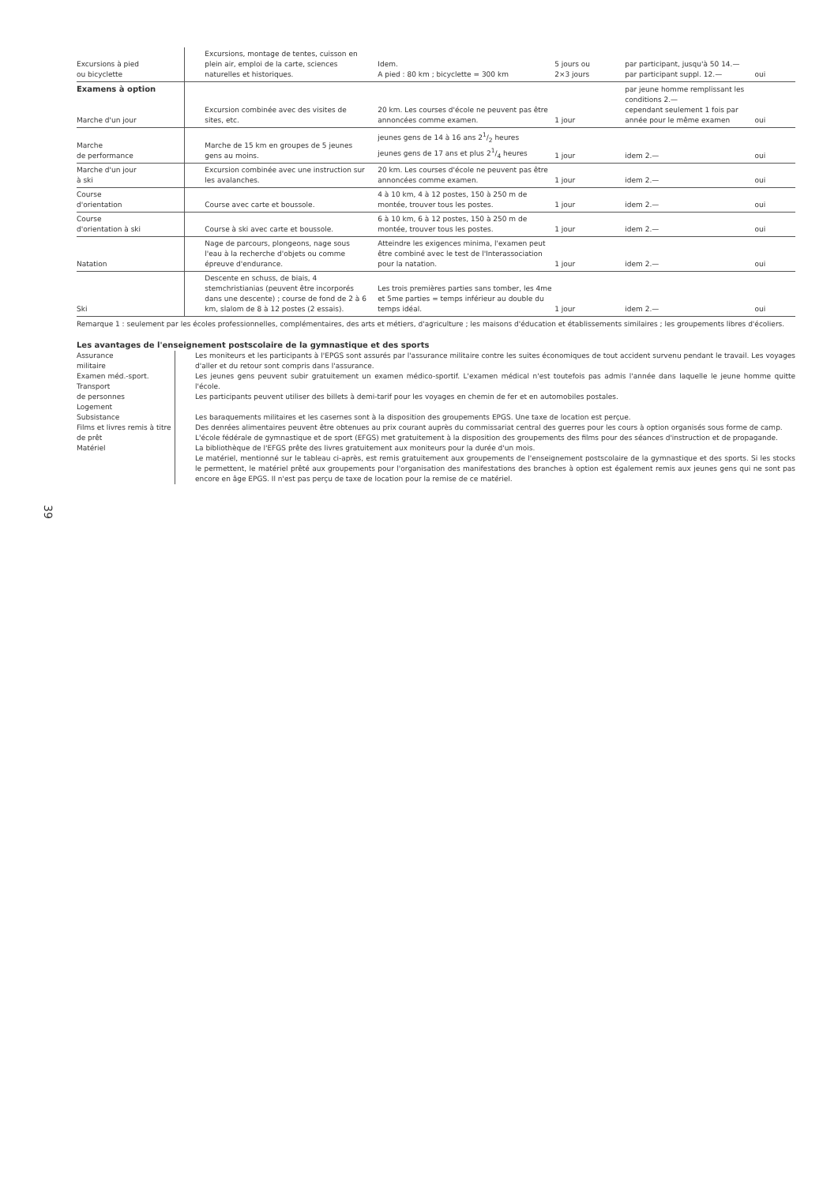39
| Excursions à pied ou bicyclette | Excursions, montage de tentes, cuisson en plein air, emploi de la carte, sciences naturelles et historiques. | Idem. A pied : 80 km ; bicyclette = 300 km | 5 jours ou 2×3 jours | par participant, jusqu'à 50 14.— par participant suppl. 12.— | oui |
| Examens à option Marche d'un jour | Excursion combinée avec des visites de sites, etc. | 20 km. Les courses d'école ne peuvent pas être annoncées comme examen. | 1 jour | par jeune homme remplissant les conditions 2.— cependant seulement 1 fois par année pour le même examen | oui |
| Marche de performance | Marche de 15 km en groupes de 5 jeunes gens au moins. | jeunes gens de 14 à 16 ans 21/2 heures jeunes gens de 17 ans et plus 21/4 heures | 1 jour | idem 2.— | oui |
| Marche d'un jour à ski | Excursion combinée avec une instruction sur les avalanches. | 20 km. Les courses d'école ne peuvent pas être annoncées comme examen. | 1 jour | idem 2.— | oui |
| Course d'orientation | Course avec carte et boussole. | 4 à 10 km, 4 à 12 postes, 150 à 250 m de montée, trouver tous les postes. | 1 jour | idem 2.— | oui |
| Course d'orientation à ski | Course à ski avec carte et boussole. | 6 à 10 km, 6 à 12 postes, 150 à 250 m de montée, trouver tous les postes. | 1 jour | idem 2.— | oui |
| Natation | Nage de parcours, plongeons, nage sous l'eau à la recherche d'objets ou comme épreuve d'endurance. | Atteindre les exigences minima, l'examen peut être combiné avec le test de l'Interassociation pour la natation. | 1 jour | idem 2.— | oui |
| Ski | Descente en schuss, de biais, 4 stemchristianias (peuvent être incorporés dans une descente) ; course de fond de 2 à 6 km, slalom de 8 à 12 postes (2 essais). | Les trois premières parties sans tomber, les 4me et 5me parties = temps inférieur au double du temps idéal. | 1 jour | idem 2.— | oui |
Remarque 1 : seulement par les écoles professionnelles, complémentaires, des arts et métiers, d'agriculture ; les maisons d'éducation et établissements similaires ; les groupements libres d'écoliers.
Les avantages de l'enseignement postscolaire de la gymnastique et des sports
Assurance
militaire
Examen méd.-sport.
Transport
de personnes
Logement
Subsistance
Films et livres remis à titre de prêt
Matériel
Les moniteurs et les participants à l'EPGS sont assurés par l'assurance militaire contre les suites économiques de tout accident survenu pendant le travail. Les voyages d'aller et du retour sont compris dans l'assurance.
Les jeunes gens peuvent subir gratuitement un examen médico-sportif. L'examen médical n'est toutefois pas admis l'année dans laquelle le jeune homme quitte l'école.
Les participants peuvent utiliser des billets à demi-tarif pour les voyages en chemin de fer et en automobiles postales.
Les baraquements militaires et les casernes sont à la disposition des groupements EPGS. Une taxe de location est perçue.
Des denrées alimentaires peuvent être obtenues au prix courant auprès du commissariat central des guerres pour les cours à option organisés sous forme de camp.
L'école fédérale de gymnastique et de sport (EFGS) met gratuitement à la disposition des groupements des films pour des séances d'instruction et de propagande.
La bibliothèque de l'EFGS prête des livres gratuitement aux moniteurs pour la durée d'un mois.
Le matériel, mentionné sur le tableau ci-après, est remis gratuitement aux groupements de l'enseignement postscolaire de la gymnastique et des sports. Si les stocks le permettent, le matériel prêté aux groupements pour l'organisation des manifestations des branches à option est également remis aux jeunes gens qui ne sont pas encore en âge EPGS. Il n'est pas perçu de taxe de location pour la remise de ce matériel.